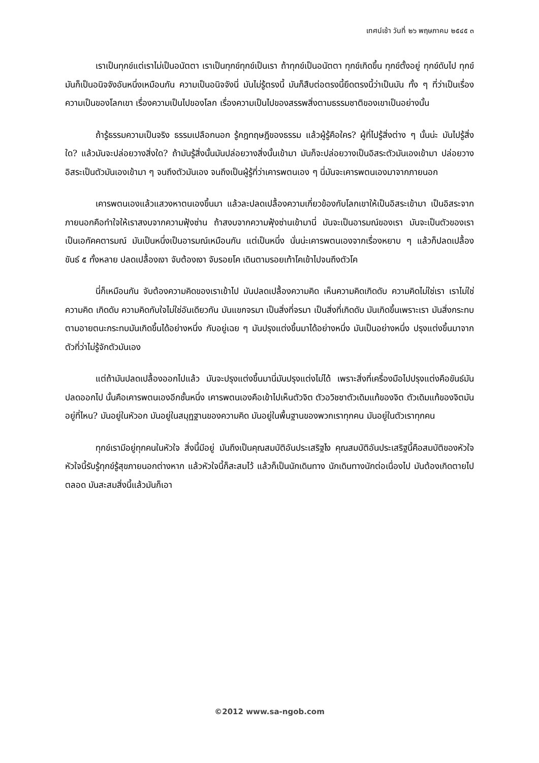เทศน์เช้า วันที่ ๒๖ พฤษภาคม ๒๕๔๕ ๓
เราเป็นทุกข์แต่เราไม่เป็นอนัตตา เราเป็นทุกข์ทุกข์เป็นเรา ถ้าทุกข์เป็นอนัตตา ทุกข์เกิดขึ้น ทุกข์ตั้งอยู่ ทุกข์ดับไป ทุกข์มันก็เป็นอนิจจังอันหนึ่งเหมือนกัน ความเป็นอนิจจังนี่ มันไม่รู้ตรงนี้ มันก็สืบต่อตรงนี้ยึดตรงนี้ว่าเป็นมัน ทั้ง ๆ ที่ว่าเป็นเรื่องความเป็นของโลกเขา เรื่องความเป็นไปของโลก เรื่องความเป็นไปของสรรพสิ่งตามธรรมชาติของเขาเป็นอย่างนั้น
ถ้ารู้ธรรมความเป็นจริง ธรรมเปลือกนอก รู้กฎทฤษฎีของธรรม แล้วผู้รู้คือใคร? ผู้ที่ไปรู้สิ่งต่าง ๆ นั้นน่ะ มันไปรู้สิ่งใด? แล้วมันจะปล่อยวางสิ่งใด? ถ้ามันรู้สิ่งนั้นมันปล่อยวางสิ่งนั้นเข้ามา มันก็จะปล่อยวางเป็นอิสระตัวมันเองเข้ามา ปล่อยวางอิสระเป็นตัวมันเองเข้ามา ๆ จนถึงตัวมันเอง จนถึงเป็นผู้รู้ที่ว่าเคารพตนเอง ๆ นี่มันจะเคารพตนเองมาจากภายนอก
เคารพตนเองแล้วแสวงหาตนเองขึ้นมา แล้วละปลดเปลื้องความเกี่ยวข้องกับโลกเขาให้เป็นอิสระเข้ามา เป็นอิสระจากภายนอกคือทำใจให้เราสงบจากความฟุ้งซ่าน ถ้าสงบจากความฟุ้งซ่านเข้ามานี่ มันจะเป็นอารมณ์ของเรา มันจะเป็นตัวของเรา เป็นเอกัคคตารมณ์ มันเป็นหนึ่งเป็นอารมณ์เหมือนกัน แต่เป็นหนึ่ง นั่นน่ะเคารพตนเองจากเรื่องหยาบ ๆ แล้วก็ปลดเปลื้องขันธ์ ๕ ทั้งหลาย ปลดเปลื้องเงา จับต้องเงา จับรอยโค เดินตามรอยเท้าโคเข้าไปจนถึงตัวโค
นี่ก็เหมือนกัน จับต้องความคิดของเราเข้าไป มันปลดเปลื้องความคิด เห็นความคิดเกิดดับ ความคิดไม่ใช่เรา เราไม่ใช่ความคิด เกิดดับ ความคิดกับใจไม่ใช่อันเดียวกัน มันแขกจรมา เป็นสิ่งที่จรมา เป็นสิ่งที่เกิดดับ มันเกิดขึ้นเพราะเรา มันสิ่งกระทบตามอายตนะกระทบมันเกิดขึ้นได้อย่างหนึ่ง กับอยู่เฉย ๆ มันปรุงแต่งขึ้นมาได้อย่างหนึ่ง มันเป็นอย่างหนึ่ง ปรุงแต่งขึ้นมาจากตัวที่ว่าไม่รู้จักตัวมันเอง
แต่ถ้ามันปลดเปลื้องออกไปแล้ว มันจะปรุงแต่งขึ้นมานี่มันปรุงแต่งไม่ได้ เพราะสิ่งที่เครื่องมือไปปรุงแต่งคือขันธ์มันปลดออกไป นั้นคือเคารพตนเองอีกชั้นหนึ่ง เคารพตนเองคือเข้าไปเห็นตัวจิต ตัวอวิชชาตัวเดิมแท้ของจิต ตัวเดิมแท้ของจิตมันอยู่ที่ไหน? มันอยู่ในหัวอก มันอยู่ในสมุฏฐานของความคิด มันอยู่ในพื้นฐานของพวกเราทุกคน มันอยู่ในตัวเราทุกคน
ทุกข์เรามีอยู่ทุกคนในหัวใจ สิ่งนี้มีอยู่ มันถึงเป็นคุณสมบัติอันประเสริฐไง คุณสมบัติอันประเสริฐนี้คือสมบัติของหัวใจ หัวใจนี้รับรู้ทุกข์รู้สุขภายนอกต่างหาก แล้วหัวใจนี้ก็สะสมไว้ แล้วก็เป็นนักเดินทาง นักเดินทางนักต่อเนื่องไป มันต้องเกิดตายไปตลอด มันสะสมสิ่งนี้แล้วมันก็เอา
©2012 www.sa-ngob.com